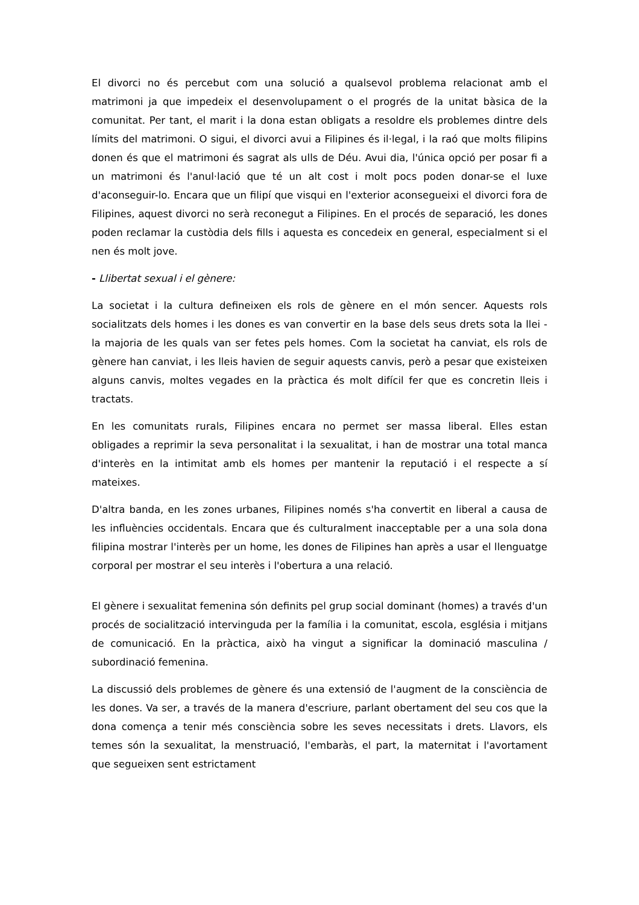El divorci no és percebut com una solució a qualsevol problema relacionat amb el matrimoni ja que impedeix el desenvolupament o el progrés de la unitat bàsica de la comunitat. Per tant, el marit i la dona estan obligats a resoldre els problemes dintre dels límits del matrimoni. O sigui, el divorci avui a Filipines és il·legal, i la raó que molts filipins donen és que el matrimoni és sagrat als ulls de Déu. Avui dia, l'única opció per posar fi a un matrimoni és l'anul·lació que té un alt cost i molt pocs poden donar-se el luxe d'aconseguir-lo. Encara que un filipí que visqui en l'exterior aconsegueixi el divorci fora de Filipines, aquest divorci no serà reconegut a Filipines. En el procés de separació, les dones poden reclamar la custòdia dels fills i aquesta es concedeix en general, especialment si el nen és molt jove.
- Llibertat sexual i el gènere:
La societat i la cultura defineixen els rols de gènere en el món sencer. Aquests rols socialitzats dels homes i les dones es van convertir en la base dels seus drets sota la llei - la majoria de les quals van ser fetes pels homes. Com la societat ha canviat, els rols de gènere han canviat, i les lleis havien de seguir aquests canvis, però a pesar que existeixen alguns canvis, moltes vegades en la pràctica és molt difícil fer que es concretin lleis i tractats.
En les comunitats rurals, Filipines encara no permet ser massa liberal. Elles estan obligades a reprimir la seva personalitat i la sexualitat, i han de mostrar una total manca d'interès en la intimitat amb els homes per mantenir la reputació i el respecte a sí mateixes.
D'altra banda, en les zones urbanes, Filipines només s'ha convertit en liberal a causa de les influències occidentals. Encara que és culturalment inacceptable per a una sola dona filipina mostrar l'interès per un home, les dones de Filipines han après a usar el llenguatge corporal per mostrar el seu interès i l'obertura a una relació.
El gènere i sexualitat femenina són definits pel grup social dominant (homes) a través d'un procés de socialització intervinguda per la família i la comunitat, escola, església i mitjans de comunicació. En la pràctica, això ha vingut a significar la dominació masculina / subordinació femenina.
La discussió dels problemes de gènere és una extensió de l'augment de la consciència de les dones. Va ser, a través de la manera d'escriure, parlant obertament del seu cos que la dona comença a tenir més consciència sobre les seves necessitats i drets. Llavors, els temes són la sexualitat, la menstruació, l'embaràs, el part, la maternitat i l'avortament que segueixen sent estrictament